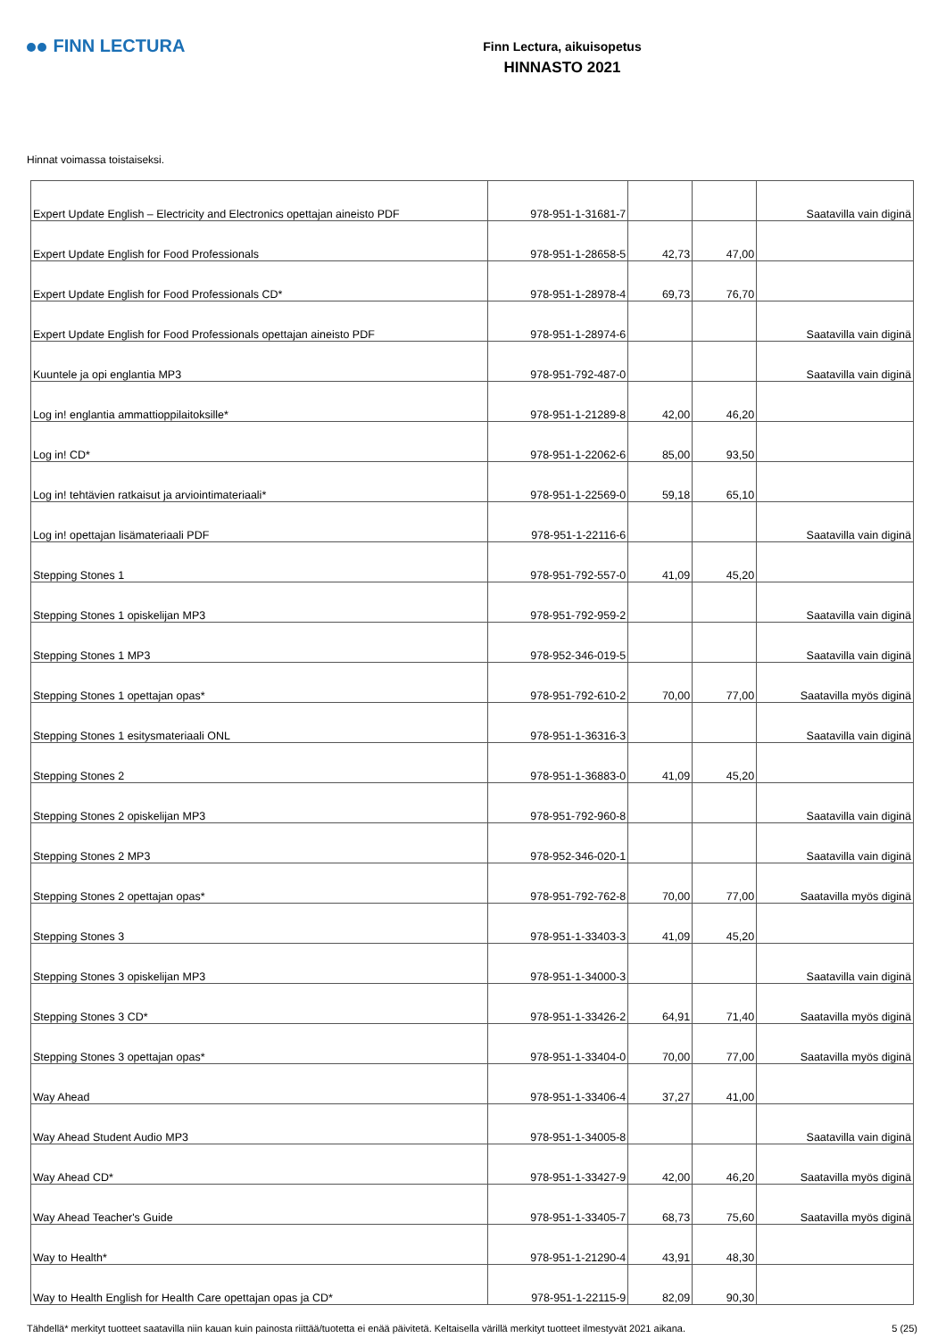FINN LECTURA
Finn Lectura, aikuisopetus
HINNASTO 2021
Hinnat voimassa toistaiseksi.
| Expert Update English – Electricity and Electronics opettajan aineisto PDF | 978-951-1-31681-7 | | | Saatavilla vain diginä |
| Expert Update English for Food Professionals | 978-951-1-28658-5 | 42,73 | 47,00 | |
| Expert Update English for Food Professionals CD* | 978-951-1-28978-4 | 69,73 | 76,70 | |
| Expert Update English for Food Professionals opettajan aineisto PDF | 978-951-1-28974-6 | | | Saatavilla vain diginä |
| Kuuntele ja opi englantia MP3 | 978-951-792-487-0 | | | Saatavilla vain diginä |
| Log in! englantia ammattioppilaitoksille* | 978-951-1-21289-8 | 42,00 | 46,20 | |
| Log in! CD* | 978-951-1-22062-6 | 85,00 | 93,50 | |
| Log in! tehtävien ratkaisut ja arviointimateriaali* | 978-951-1-22569-0 | 59,18 | 65,10 | |
| Log in! opettajan lisämateriaali PDF | 978-951-1-22116-6 | | | Saatavilla vain diginä |
| Stepping Stones 1 | 978-951-792-557-0 | 41,09 | 45,20 | |
| Stepping Stones 1 opiskelijan MP3 | 978-951-792-959-2 | | | Saatavilla vain diginä |
| Stepping Stones 1 MP3 | 978-952-346-019-5 | | | Saatavilla vain diginä |
| Stepping Stones 1 opettajan opas* | 978-951-792-610-2 | 70,00 | 77,00 | Saatavilla myös diginä |
| Stepping Stones 1 esitysmateriaali ONL | 978-951-1-36316-3 | | | Saatavilla vain diginä |
| Stepping Stones 2 | 978-951-1-36883-0 | 41,09 | 45,20 | |
| Stepping Stones 2 opiskelijan MP3 | 978-951-792-960-8 | | | Saatavilla vain diginä |
| Stepping Stones 2 MP3 | 978-952-346-020-1 | | | Saatavilla vain diginä |
| Stepping Stones 2 opettajan opas* | 978-951-792-762-8 | 70,00 | 77,00 | Saatavilla myös diginä |
| Stepping Stones 3 | 978-951-1-33403-3 | 41,09 | 45,20 | |
| Stepping Stones 3 opiskelijan MP3 | 978-951-1-34000-3 | | | Saatavilla vain diginä |
| Stepping Stones 3 CD* | 978-951-1-33426-2 | 64,91 | 71,40 | Saatavilla myös diginä |
| Stepping Stones 3 opettajan opas* | 978-951-1-33404-0 | 70,00 | 77,00 | Saatavilla myös diginä |
| Way Ahead | 978-951-1-33406-4 | 37,27 | 41,00 | |
| Way Ahead Student Audio MP3 | 978-951-1-34005-8 | | | Saatavilla vain diginä |
| Way Ahead CD* | 978-951-1-33427-9 | 42,00 | 46,20 | Saatavilla myös diginä |
| Way Ahead Teacher's Guide | 978-951-1-33405-7 | 68,73 | 75,60 | Saatavilla myös diginä |
| Way to Health* | 978-951-1-21290-4 | 43,91 | 48,30 | |
| Way to Health English for Health Care opettajan opas ja CD* | 978-951-1-22115-9 | 82,09 | 90,30 | |
Tähdellä* merkityt tuotteet saatavilla niin kauan kuin painosta riittää/tuotetta ei enää päivitetä. Keltaisella värillä merkityt tuotteet ilmestyvät 2021 aikana. 5 (25)